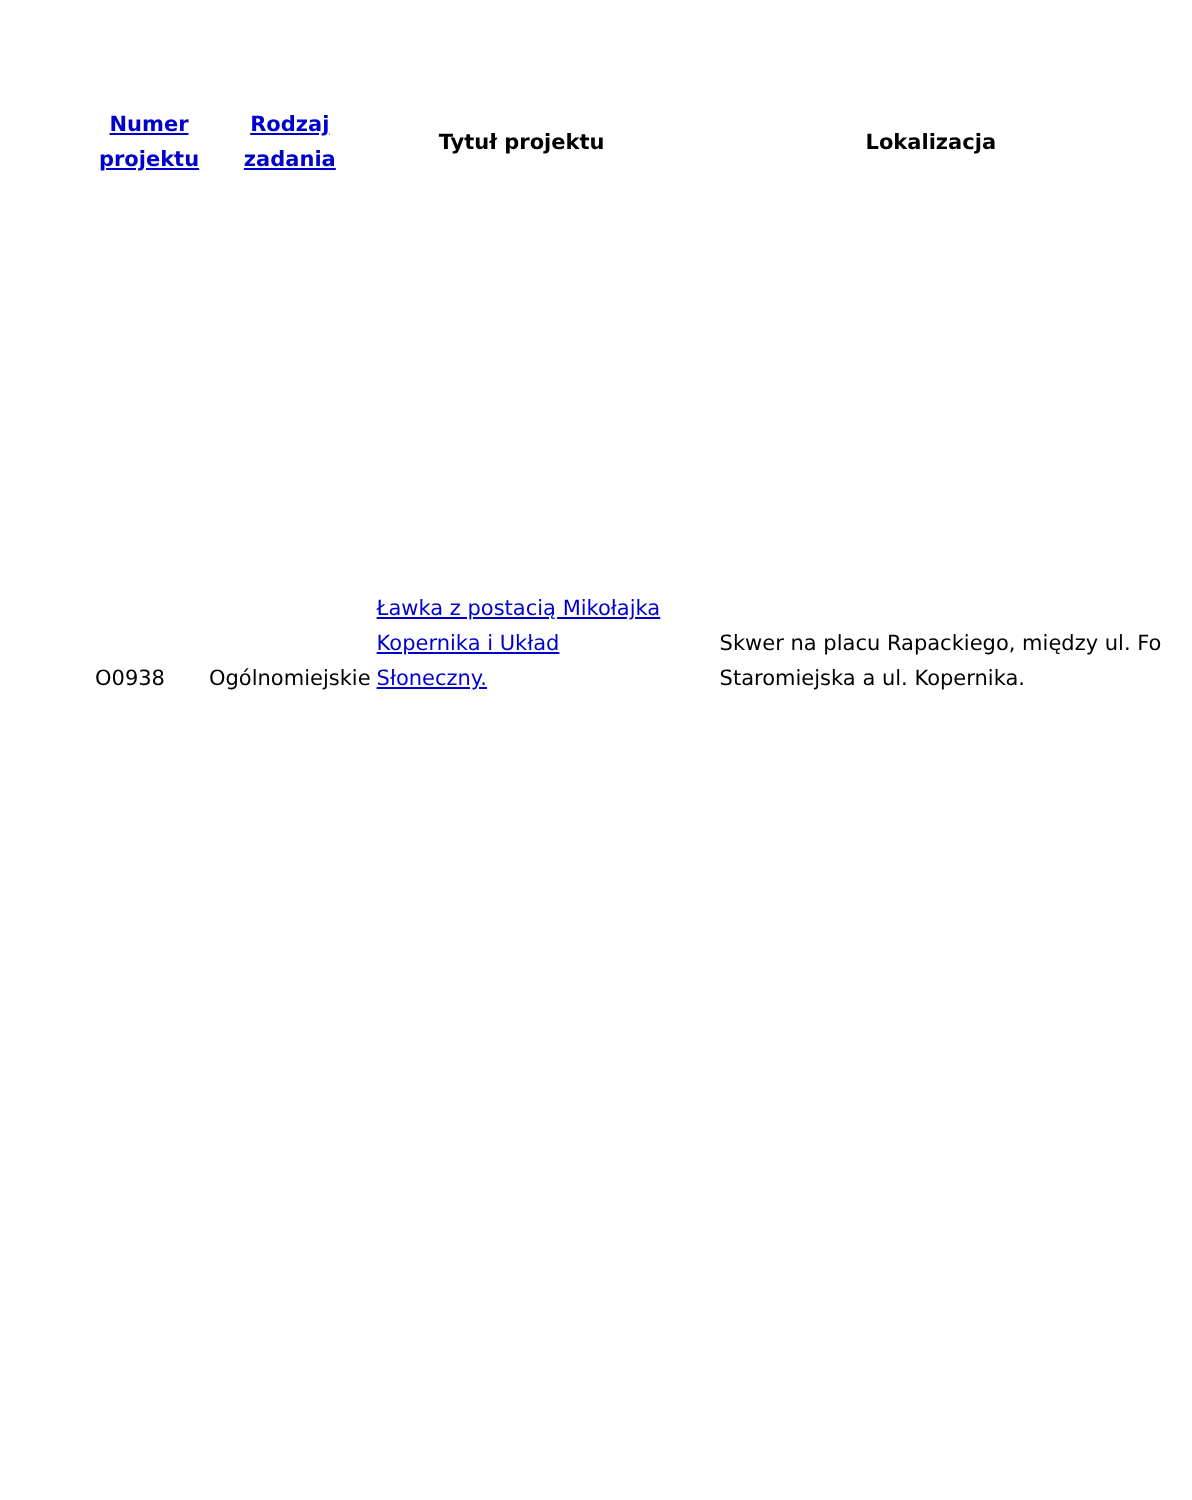| Numer projektu | Rodzaj zadania | Tytuł projektu | Lokalizacja |
| --- | --- | --- | --- |
| O0938 | Ogólnomiejskie | Ławka z postacią Mikołajka Kopernika i Układ Słoneczny. | Skwer na placu Rapackiego, między ul. Fo Staromiejska a ul. Kopernika. |